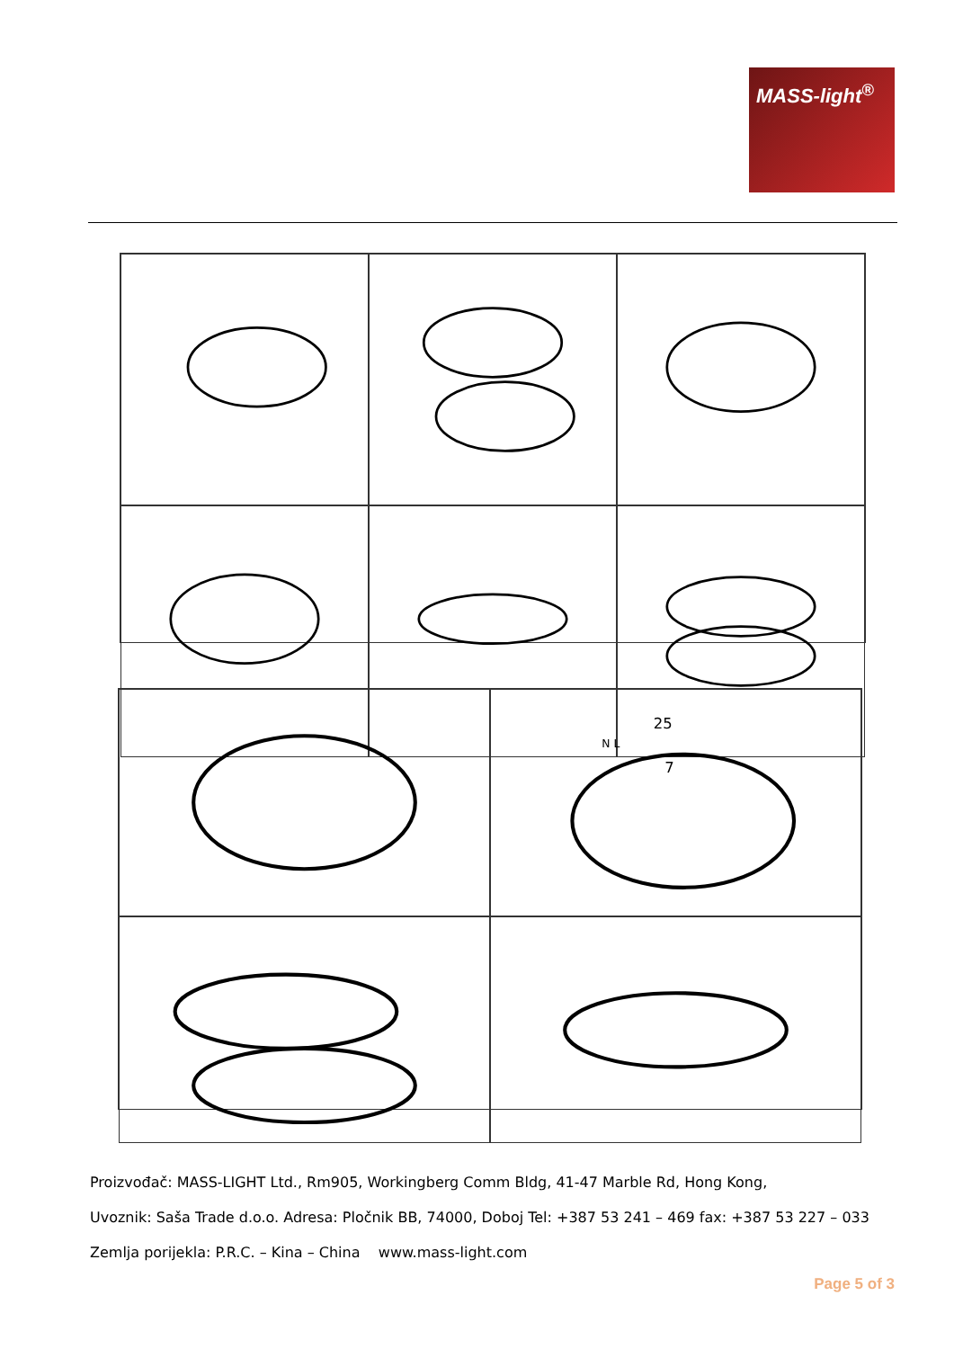MASS-light<sup>®</sup>
25
7
N L
Proizvođač: MASS-LIGHT Ltd., Rm905, Workingberg Comm Bldg, 41-47 Marble Rd, Hong Kong,
Uvoznik: Saša Trade d.o.o. Adresa: Pločnik BB, 74000, Doboj Tel: +387 53 241 – 469 fax: +387 53 227 – 033
Zemlja porijekla: P.R.C. – Kina – China www.mass-light.com
Page 5 of 3